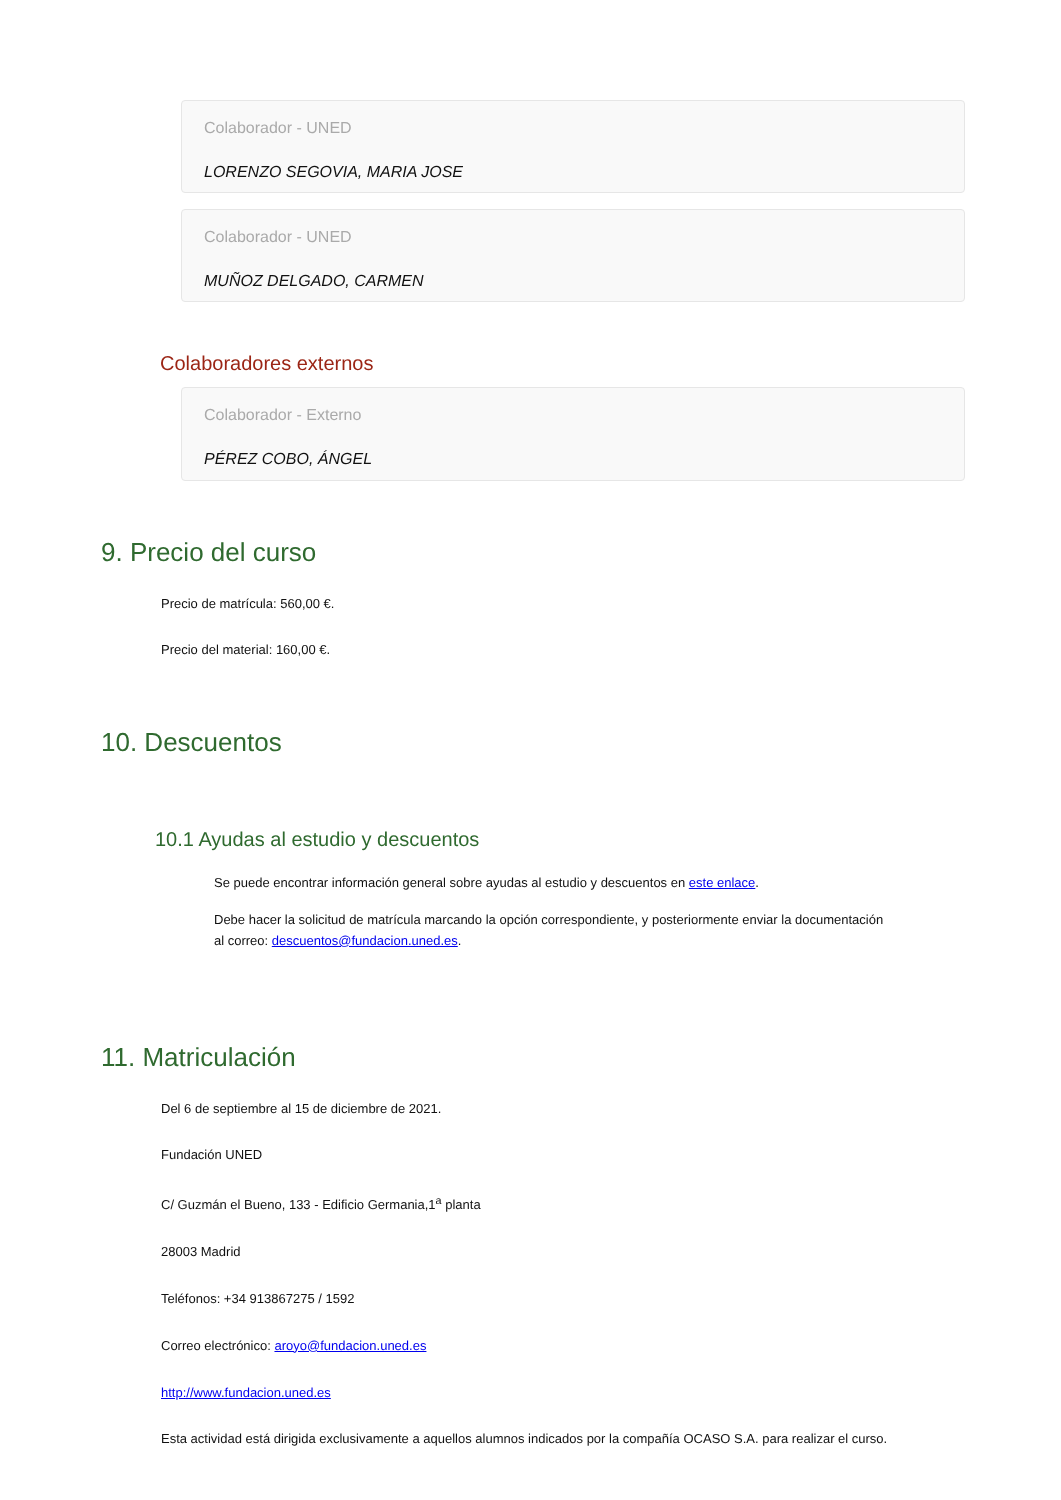Colaborador - UNED
LORENZO SEGOVIA, MARIA JOSE
Colaborador - UNED
MUÑOZ DELGADO, CARMEN
Colaboradores externos
Colaborador - Externo
PÉREZ COBO, ÁNGEL
9. Precio del curso
Precio de matrícula: 560,00 €.
Precio del material: 160,00 €.
10. Descuentos
10.1 Ayudas al estudio y descuentos
Se puede encontrar información general sobre ayudas al estudio y descuentos en este enlace.
Debe hacer la solicitud de matrícula marcando la opción correspondiente, y posteriormente enviar la documentación al correo: descuentos@fundacion.uned.es.
11. Matriculación
Del 6 de septiembre al 15 de diciembre de 2021.
Fundación UNED
C/ Guzmán el Bueno, 133 - Edificio Germania,1<sup>a</sup> planta
28003 Madrid
Teléfonos: +34 913867275 / 1592
Correo electrónico: aroyo@fundacion.uned.es
http://www.fundacion.uned.es
Esta actividad está dirigida exclusivamente a aquellos alumnos indicados por la compañía OCASO S.A. para realizar el curso.